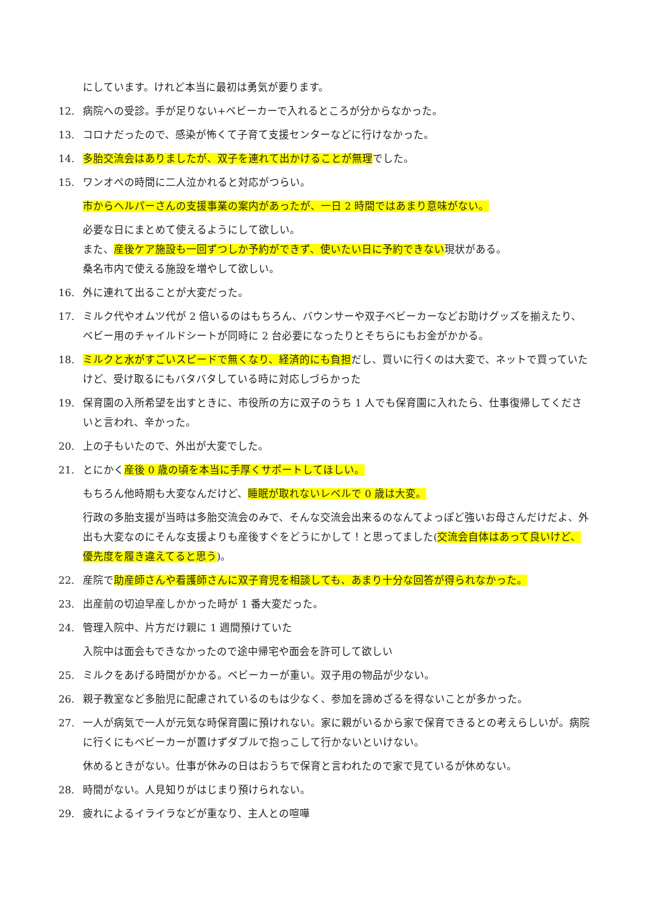にしています。けれど本当に最初は勇気が要ります。
12. 病院への受診。手が足りない+ベビーカーで入れるところが分からなかった。
13. コロナだったので、感染が怖くて子育て支援センターなどに行けなかった。
14. 多胎交流会はありましたが、双子を連れて出かけることが無理でした。
15. ワンオペの時間に二人泣かれると対応がつらい。
市からヘルパーさんの支援事業の案内があったが、一日 2 時間ではあまり意味がない。
必要な日にまとめて使えるようにして欲しい。
また、産後ケア施設も一回ずつしか予約ができず、使いたい日に予約できない現状がある。
桑名市内で使える施設を増やして欲しい。
16. 外に連れて出ることが大変だった。
17. ミルク代やオムツ代が 2 倍いるのはもちろん、バウンサーや双子ベビーカーなどお助けグッズを揃えたり、ベビー用のチャイルドシートが同時に 2 台必要になったりとそちらにもお金がかかる。
18. ミルクと水がすごいスピードで無くなり、経済的にも負担だし、買いに行くのは大変で、ネットで買っていたけど、受け取るにもバタバタしている時に対応しづらかった
19. 保育園の入所希望を出すときに、市役所の方に双子のうち 1 人でも保育園に入れたら、仕事復帰してくださいと言われ、辛かった。
20. 上の子もいたので、外出が大変でした。
21. とにかく産後 0 歳の頃を本当に手厚くサポートしてほしい。
もちろん他時期も大変なんだけど、睡眠が取れないレベルで 0 歳は大変。
行政の多胎支援が当時は多胎交流会のみで、そんな交流会出来るのなんてよっぽど強いお母さんだけだよ、外出も大変なのにそんな支援よりも産後すぐをどうにかして！と思ってました(交流会自体はあって良いけど、優先度を履き違えてると思う)。
22. 産院で助産師さんや看護師さんに双子育児を相談しても、あまり十分な回答が得られなかった。
23. 出産前の切迫早産しかかった時が 1 番大変だった。
24. 管理入院中、片方だけ親に 1 週間預けていた
入院中は面会もできなかったので途中帰宅や面会を許可して欲しい
25. ミルクをあげる時間がかかる。ベビーカーが重い。双子用の物品が少ない。
26. 親子教室など多胎児に配慮されているのもは少なく、参加を諦めざるを得ないことが多かった。
27. 一人が病気で一人が元気な時保育園に預けれない。家に親がいるから家で保育できるとの考えらしいが。病院に行くにもベビーカーが置けずダブルで抱っこして行かないといけない。
休めるときがない。仕事が休みの日はおうちで保育と言われたので家で見ているが休めない。
28. 時間がない。人見知りがはじまり預けられない。
29. 疲れによるイライラなどが重なり、主人との喧嘩